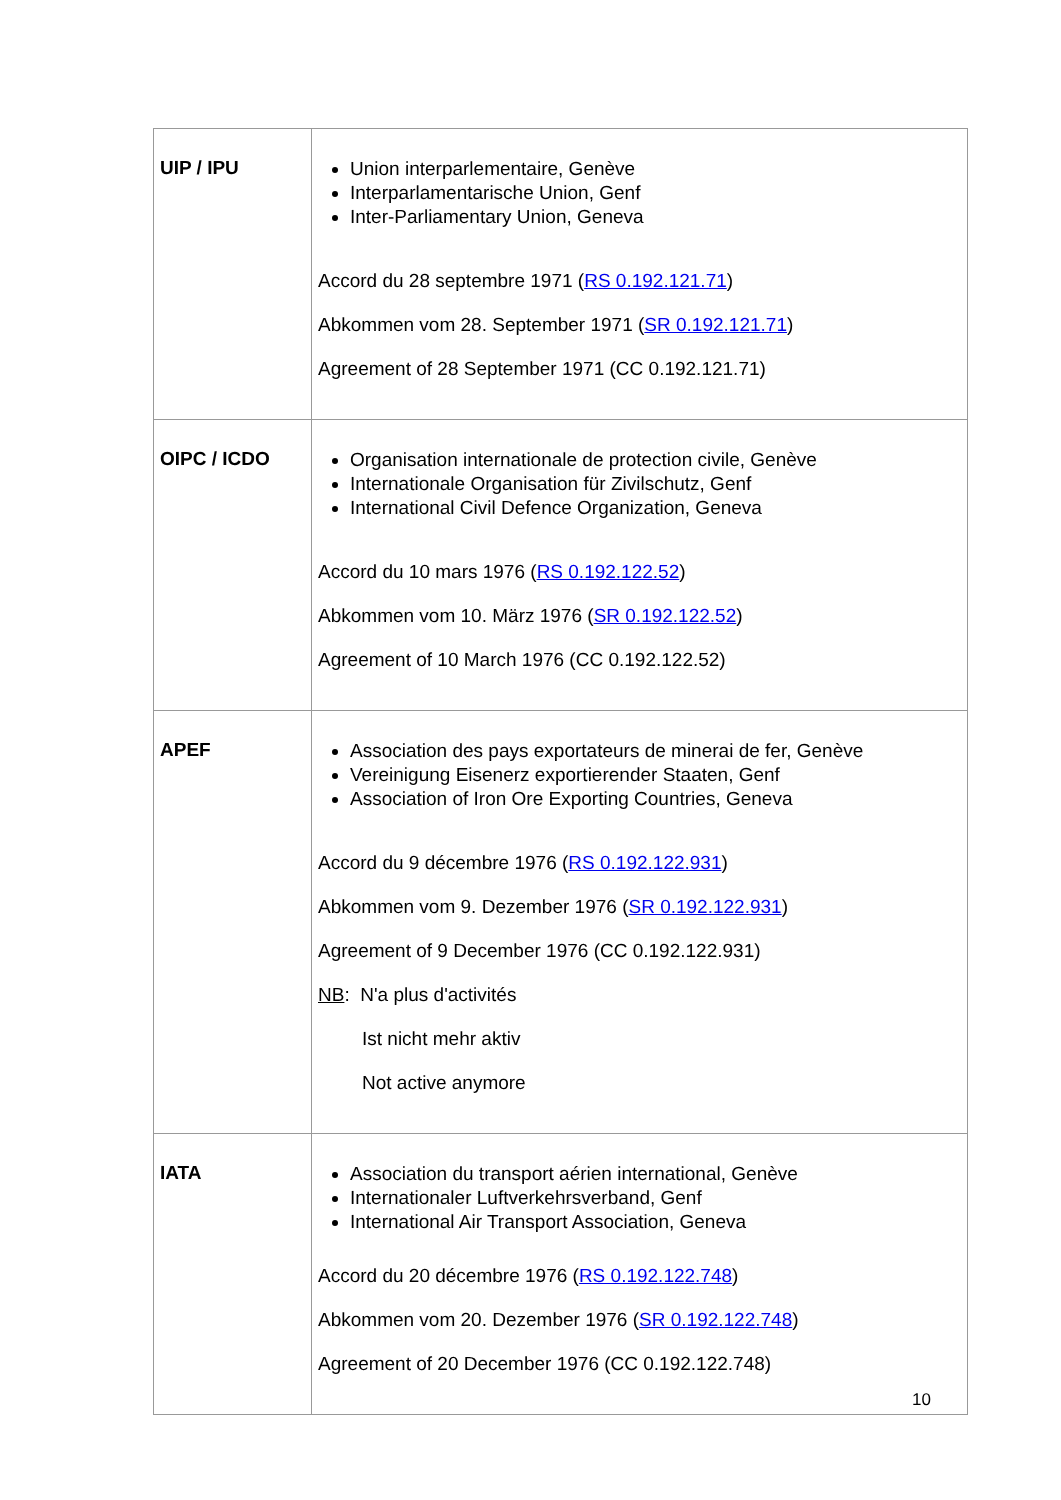| UIP / IPU | Union interparlementaire, Genève Interparlamentarische Union, Genf Inter-Parliamentary Union, Geneva Accord du 28 septembre 1971 ( RS 0.192.121.71 ) Abkommen vom 28. September 1971 ( SR 0.192.121.71 ) Agreement of 28 September 1971 (CC 0.192.121.71) |
| OIPC / ICDO | Organisation internationale de protection civile, Genève Internationale Organisation für Zivilschutz, Genf International Civil Defence Organization, Geneva Accord du 10 mars 1976 ( RS 0.192.122.52 ) Abkommen vom 10. März 1976 ( SR 0.192.122.52 ) Agreement of 10 March 1976 (CC 0.192.122.52) |
| APEF | Association des pays exportateurs de minerai de fer, Genève Vereinigung Eisenerz exportierender Staaten, Genf Association of Iron Ore Exporting Countries, Geneva Accord du 9 décembre 1976 ( RS 0.192.122.931 ) Abkommen vom 9. Dezember 1976 ( SR 0.192.122.931 ) Agreement of 9 December 1976 (CC 0.192.122.931) NB : N'a plus d'activités Ist nicht mehr aktiv Not active anymore |
| IATA | Association du transport aérien international, Genève Internationaler Luftverkehrsverband, Genf International Air Transport Association, Geneva Accord du 20 décembre 1976 ( RS 0.192.122.748 ) Abkommen vom 20. Dezember 1976 ( SR 0.192.122.748 ) Agreement of 20 December 1976 (CC 0.192.122.748) |
10